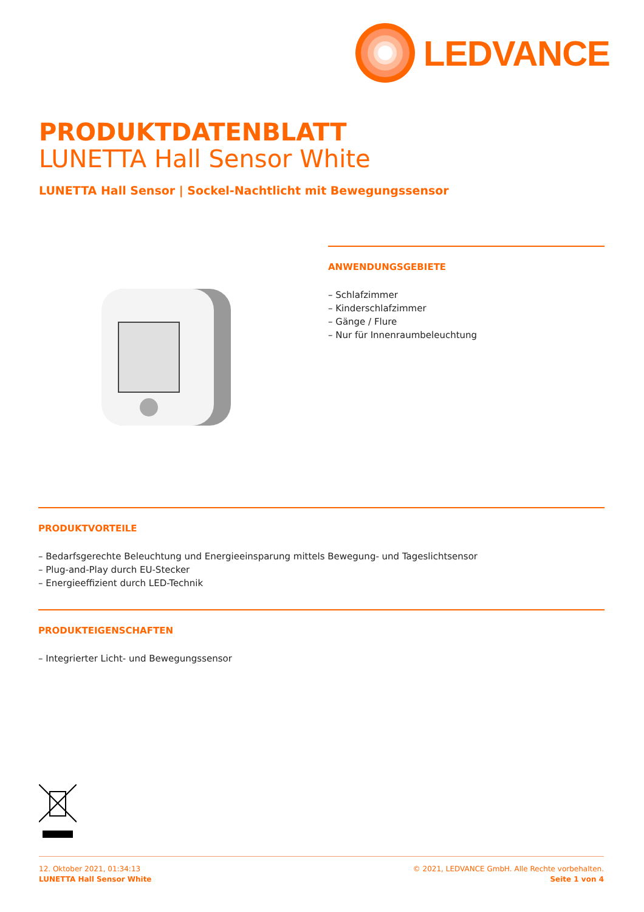LEDVANCE
PRODUKTDATENBLATT
LUNETTA Hall Sensor White
LUNETTA Hall Sensor | Sockel-Nachtlicht mit Bewegungssensor
ANWENDUNGSGEBIETE
– Schlafzimmer
– Kinderschlafzimmer
– Gänge / Flure
– Nur für Innenraumbeleuchtung
PRODUKTVORTEILE
– Bedarfsgerechte Beleuchtung und Energieeinsparung mittels Bewegung- und Tageslichtsensor
– Plug-and-Play durch EU-Stecker
– Energieeffizient durch LED-Technik
PRODUKTEIGENSCHAFTEN
– Integrierter Licht- und Bewegungssensor
12. Oktober 2021, 01:34:13
LUNETTA Hall Sensor White
© 2021, LEDVANCE GmbH. Alle Rechte vorbehalten.
Seite 1 von 4